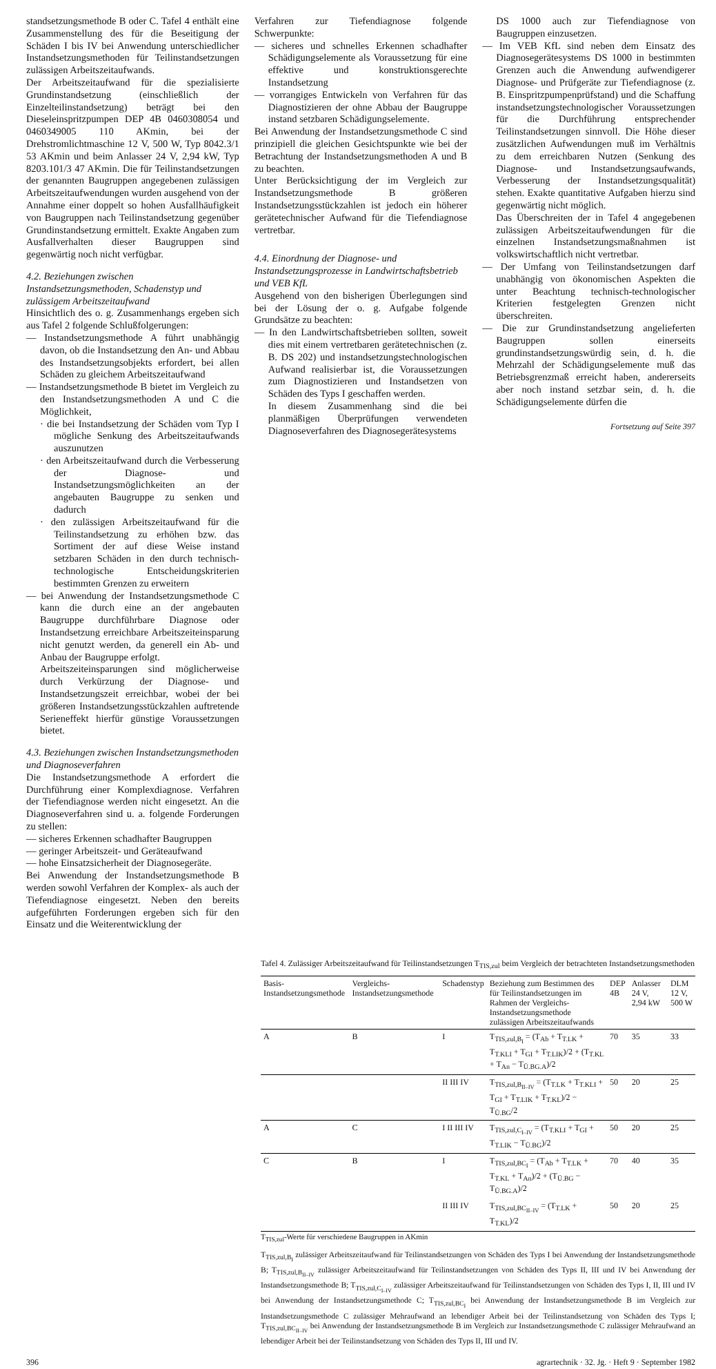standsetzungsmethode B oder C. Tafel 4 enthält eine Zusammenstellung des für die Beseitigung der Schäden I bis IV bei Anwendung unterschiedlicher Instandsetzungsmethoden für Teilinstandsetzungen zulässigen Arbeitszeitaufwands.
Der Arbeitszeitaufwand für die spezialisierte Grundinstandsetzung (einschließlich der Einzelteilinstandsetzung) beträgt bei den Dieseleinspritzpumpen DEP 4B 0460308054 und 0460349005 110 AKmin, bei der Drehstromlichtmaschine 12 V, 500 W, Typ 8042.3/1 53 AKmin und beim Anlasser 24 V, 2,94 kW, Typ 8203.101/3 47 AKmin. Die für Teilinstandsetzungen der genannten Baugruppen angegebenen zulässigen Arbeitszeitaufwendungen wurden ausgehend von der Annahme einer doppelt so hohen Ausfallhäufigkeit von Baugruppen nach Teilinstandsetzung gegenüber Grundinstandsetzung ermittelt. Exakte Angaben zum Ausfallverhalten dieser Baugruppen sind gegenwärtig noch nicht verfügbar.
4.2. Beziehungen zwischen Instandsetzungsmethoden, Schadenstyp und zulässigem Arbeitszeitaufwand
Hinsichtlich des o. g. Zusammenhangs ergeben sich aus Tafel 2 folgende Schlußfolgerungen:
— Instandsetzungsmethode A führt unabhängig davon, ob die Instandsetzung den An- und Abbau des Instandsetzungsobjekts erfordert, bei allen Schäden zu gleichem Arbeitszeitaufwand
— Instandsetzungsmethode B bietet im Vergleich zu den Instandsetzungsmethoden A und C die Möglichkeit,
· die bei Instandsetzung der Schäden vom Typ I mögliche Senkung des Arbeitszeitaufwands auszunutzen
· den Arbeitszeitaufwand durch die Verbesserung der Diagnose- und Instandsetzungsmöglichkeiten an der angebauten Baugruppe zu senken und dadurch
· den zulässigen Arbeitszeitaufwand für die Teilinstandsetzung zu erhöhen bzw. das Sortiment der auf diese Weise instand setzbaren Schäden in den durch technisch-technologische Entscheidungskriterien bestimmten Grenzen zu erweitern
— bei Anwendung der Instandsetzungsmethode C kann die durch eine an der angebauten Baugruppe durchführbare Diagnose oder Instandsetzung erreichbare Arbeitszeiteinsparung nicht genutzt werden, da generell ein Ab- und Anbau der Baugruppe erfolgt.
Arbeitszeiteinsparungen sind möglicherweise durch Verkürzung der Diagnose- und Instandsetzungszeit erreichbar, wobei der bei größeren Instandsetzungsstückzahlen auftretende Serieneffekt hierfür günstige Voraussetzungen bietet.
4.3. Beziehungen zwischen Instandsetzungsmethoden und Diagnoseverfahren
Die Instandsetzungsmethode A erfordert die Durchführung einer Komplexdiagnose. Verfahren der Tiefendiagnose werden nicht eingesetzt. An die Diagnoseverfahren sind u. a. folgende Forderungen zu stellen:
— sicheres Erkennen schadhafter Baugruppen
— geringer Arbeitszeit- und Geräteaufwand
— hohe Einsatzsicherheit der Diagnosegeräte.
Bei Anwendung der Instandsetzungsmethode B werden sowohl Verfahren der Komplex- als auch der Tiefendiagnose eingesetzt. Neben den bereits aufgeführten Forderungen ergeben sich für den Einsatz und die Weiterentwicklung der
Verfahren zur Tiefendiagnose folgende Schwerpunkte:
— sicheres und schnelles Erkennen schadhafter Schädigungselemente als Voraussetzung für eine effektive und konstruktionsgerechte Instandsetzung
— vorrangiges Entwickeln von Verfahren für das Diagnostizieren der ohne Abbau der Baugruppe instand setzbaren Schädigungselemente.
Bei Anwendung der Instandsetzungsmethode C sind prinzipiell die gleichen Gesichtspunkte wie bei der Betrachtung der Instandsetzungsmethoden A und B zu beachten.
Unter Berücksichtigung der im Vergleich zur Instandsetzungsmethode B größeren Instandsetzungsstückzahlen ist jedoch ein höherer gerätetechnischer Aufwand für die Tiefendiagnose vertretbar.
4.4. Einordnung der Diagnose- und Instandsetzungsprozesse in Landwirtschaftsbetrieb und VEB KfL
Ausgehend von den bisherigen Überlegungen sind bei der Lösung der o. g. Aufgabe folgende Grundsätze zu beachten:
— In den Landwirtschaftsbetrieben sollten, soweit dies mit einem vertretbaren gerätetechnischen (z. B. DS 202) und instandsetzungstechnologischen Aufwand realisierbar ist, die Voraussetzungen zum Diagnostizieren und Instandsetzen von Schäden des Typs I geschaffen werden.
In diesem Zusammenhang sind die bei planmäßigen Überprüfungen verwendeten Diagnoseverfahren des Diagnosegerätesystems
DS 1000 auch zur Tiefendiagnose von Baugruppen einzusetzen.
— Im VEB KfL sind neben dem Einsatz des Diagnosegerätesystems DS 1000 in bestimmten Grenzen auch die Anwendung aufwendigerer Diagnose- und Prüfgeräte zur Tiefendiagnose (z. B. Einspritzpumpenprüfstand) und die Schaffung instandsetzungstechnologischer Voraussetzungen für die Durchführung entsprechender Teilinstandsetzungen sinnvoll. Die Höhe dieser zusätzlichen Aufwendungen muß im Verhältnis zu dem erreichbaren Nutzen (Senkung des Diagnose- und Instandsetzungsaufwands, Verbesserung der Instandsetzungsqualität) stehen. Exakte quantitative Aufgaben hierzu sind gegenwärtig nicht möglich.
Das Überschreiten der in Tafel 4 angegebenen zulässigen Arbeitszeitaufwendungen für die einzelnen Instandsetzungsmaßnahmen ist volkswirtschaftlich nicht vertretbar.
— Der Umfang von Teilinstandsetzungen darf unabhängig von ökonomischen Aspekten die unter Beachtung technisch-technologischer Kriterien festgelegten Grenzen nicht überschreiten.
— Die zur Grundinstandsetzung angelieferten Baugruppen sollen einerseits grundinstandsetzungswürdig sein, d. h. die Mehrzahl der Schädigungselemente muß das Betriebsgrenzmaß erreicht haben, andererseits aber noch instand setzbar sein, d. h. die Schädigungselemente dürfen die
Fortsetzung auf Seite 397
Tafel 4. Zulässiger Arbeitszeitaufwand für Teilinstandsetzungen T<sub>TIS,zul</sub> beim Vergleich der betrachteten Instandsetzungsmethoden
| Basis-Instandsetzungsmethode | Vergleichs-Instandsetzungsmethode | Schadenstyp | Beziehung zum Bestimmen des für Teilinstandsetzungen im Rahmen der Vergleichs-Instandsetzungsmethode zulässigen Arbeitszeitaufwands | DEP 4B | Anlasser 24 V, 2,94 kW | DLM 12 V, 500 W |
| --- | --- | --- | --- | --- | --- | --- |
| A | B | I | T<sub>TIS,zul,B<sub>I</sub></sub> = (T<sub>Ab</sub> + T<sub>T.LK</sub> + T<sub>T.KLI</sub> + T<sub>GI</sub> + T<sub>T.LIK</sub>)/2 + (T<sub>T.KL</sub> + T<sub>An</sub> − T<sub>Ü.BG.A</sub>)/2 | 70 | 35 | 33 |
| | | II III IV | T<sub>TIS,zul,B<sub>II–IV</sub></sub> = (T<sub>T.LK</sub> + T<sub>T.KLI</sub> + T<sub>GI</sub> + T<sub>T.LIK</sub> + T<sub>T.KL</sub>)/2 − T<sub>Ü.BG</sub>/2 | 50 | 20 | 25 |
| A | C | I II III IV | T<sub>TIS,zul,C<sub>I–IV</sub></sub> = (T<sub>T.KLI</sub> + T<sub>GI</sub> + T<sub>T.LIK</sub> − T<sub>Ü.BG</sub>)/2 | 50 | 20 | 25 |
| C | B | I | T<sub>TIS,zul,BC<sub>I</sub></sub> = (T<sub>Ab</sub> + T<sub>T.LK</sub> + T<sub>T.KL</sub> + T<sub>An</sub>)/2 + (T<sub>Ü.BG</sub> − T<sub>Ü.BG.A</sub>)/2 | 70 | 40 | 35 |
| | | II III IV | T<sub>TIS,zul,BC<sub>II–IV</sub></sub> = (T<sub>T.LK</sub> + T<sub>T.KL</sub>)/2 | 50 | 20 | 25 |
T<sub>TIS,zul</sub>-Werte für verschiedene Baugruppen in AKmin
T<sub>TIS,zul,B<sub>I</sub></sub> zulässiger Arbeitszeitaufwand für Teilinstandsetzungen von Schäden des Typs I bei Anwendung der Instandsetzungsmethode B; T<sub>TIS,zul,B<sub>II–IV</sub></sub> zulässiger Arbeitszeitaufwand für Teilinstandsetzungen von Schäden des Typs II, III und IV bei Anwendung der Instandsetzungsmethode B; T<sub>TIS,zul,C<sub>I–IV</sub></sub> zulässiger Arbeitszeitaufwand für Teilinstandsetzungen von Schäden des Typs I, II, III und IV bei Anwendung der Instandsetzungsmethode C; T<sub>TIS,zul,BC<sub>I</sub></sub> bei Anwendung der Instandsetzungsmethode B im Vergleich zur Instandsetzungsmethode C zulässiger Mehraufwand an lebendiger Arbeit bei der Teilinstandsetzung von Schäden des Typs I; T<sub>TIS,zul,BC<sub>II–IV</sub></sub> bei Anwendung der Instandsetzungsmethode B im Vergleich zur Instandsetzungsmethode C zulässiger Mehraufwand an lebendiger Arbeit bei der Teilinstandsetzung von Schäden des Typs II, III und IV.
396 agrartechnik · 32. Jg. · Heft 9 · September 1982